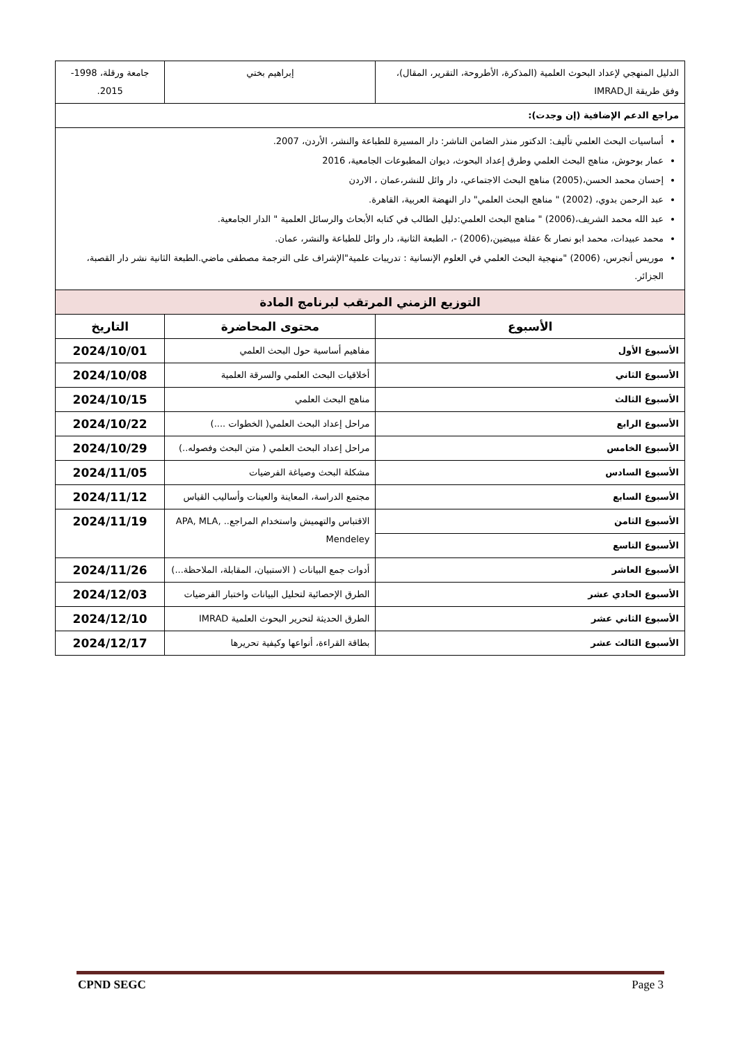| الدليل المنهجي لإعداد البحوث العلمية (المذكرة، الأطروحة، التقرير، المقال)، وفق طريقة الIMRAD | إبراهيم بختي | جامعة ورقلة، 1998-2015. | |
| مراجع الدعم الإضافية (إن وجدت): | | | |
| أساسيات البحث العلمي تأليف: الدكتور منذر الضامن الناشر: دار المسيرة للطباعة والنشر، الأردن، 2007. عمار بوحوش، مناهج البحث العلمي وطرق إعداد البحوث، ديوان المطبوعات الجامعية، 2016 إحسان محمد الحسن،(2005) مناهج البحث الاجتماعي، دار وائل للنشر،عمان ، الاردن عبد الرحمن بدوي، (2002) " مناهج البحث العلمي" دار النهضة العربية، القاهرة. عبد الله محمد الشريف،(2006) " مناهج البحث العلمي:دليل الطالب في كتابه الأبحاث والرسائل العلمية " الدار الجامعية. محمد عبيدات، محمد ابو نصار & عقلة مبيضين،(2006) -، الطبعة الثانية، دار وائل للطباعة والنشر، عمان. موريس أنجرس، (2006) "منهجية البحث العلمي في العلوم الإنسانية : تدريبات علمية"الإشراف على الترجمة مصطفى ماضي.الطبعة الثانية نشر دار القصبة، الجزائر. | | | |
| التوزيع الزمني المرتقب لبرنامج المادة | | | |
| الأسبوع | محتوى المحاضرة | | التاريخ |
| الأسبوع الأول | مفاهيم أساسية حول البحث العلمي | | 2024/10/01 |
| الأسبوع الثاني | أخلاقيات البحث العلمي والسرقة العلمية | | 2024/10/08 |
| الأسبوع الثالث | مناهج البحث العلمي | | 2024/10/15 |
| الأسبوع الرابع | مراحل إعداد البحث العلمي( الخطوات ....) | | 2024/10/22 |
| الأسبوع الخامس | مراحل إعداد البحث العلمي ( متن البحث وفصوله..) | | 2024/10/29 |
| الأسبوع السادس | مشكلة البحث وصياغة الفرضيات | | 2024/11/05 |
| الأسبوع السابع | مجتمع الدراسة، المعاينة والعينات وأساليب القياس | | 2024/11/12 |
| الأسبوع الثامن | الاقتباس والتهميش واستخدام المراجع.. APA, MLA, Mendeley | | 2024/11/19 |
| الأسبوع التاسع | | | |
| الأسبوع العاشر | أدوات جمع البيانات ( الاستبيان، المقابلة، الملاحظة...) | | 2024/11/26 |
| الأسبوع الحادي عشر | الطرق الإحصائية لتحليل البيانات واختبار الفرضيات | | 2024/12/03 |
| الأسبوع الثاني عشر | الطرق الحديثة لتحرير البحوث العلمية IMRAD | | 2024/12/10 |
| الأسبوع الثالث عشر | بطاقة القراءة، أنواعها وكيفية تحريرها | | 2024/12/17 |
CPND SEGC Page 3